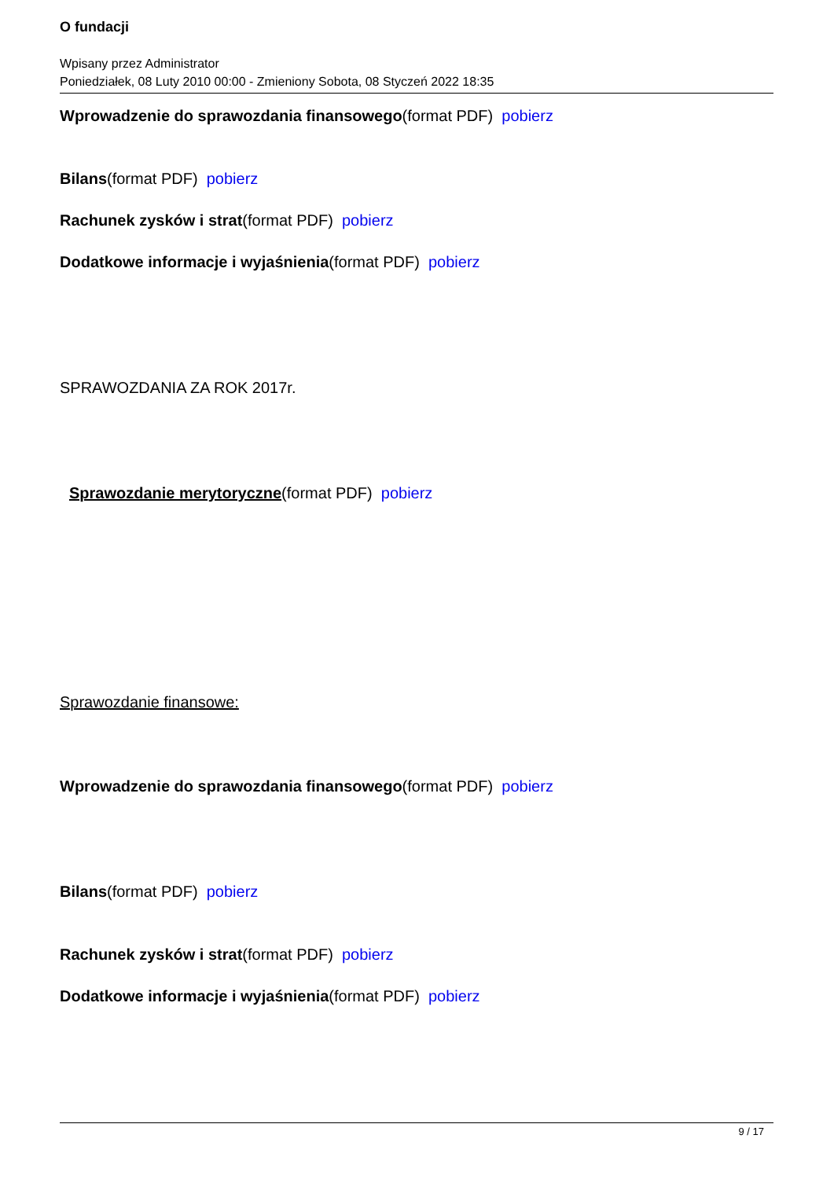O fundacji
Wpisany przez Administrator
Poniedziałek, 08 Luty 2010 00:00 - Zmieniony Sobota, 08 Styczeń 2022 18:35
Wprowadzenie do sprawozdania finansowego(format PDF) pobierz
Bilans(format PDF) pobierz
Rachunek zysków i strat(format PDF) pobierz
Dodatkowe informacje i wyjaśnienia(format PDF) pobierz
SPRAWOZDANIA ZA ROK 2017r.
Sprawozdanie merytoryczne(format PDF) pobierz
Sprawozdanie finansowe:
Wprowadzenie do sprawozdania finansowego(format PDF) pobierz
Bilans(format PDF) pobierz
Rachunek zysków i strat(format PDF) pobierz
Dodatkowe informacje i wyjaśnienia(format PDF) pobierz
9 / 17